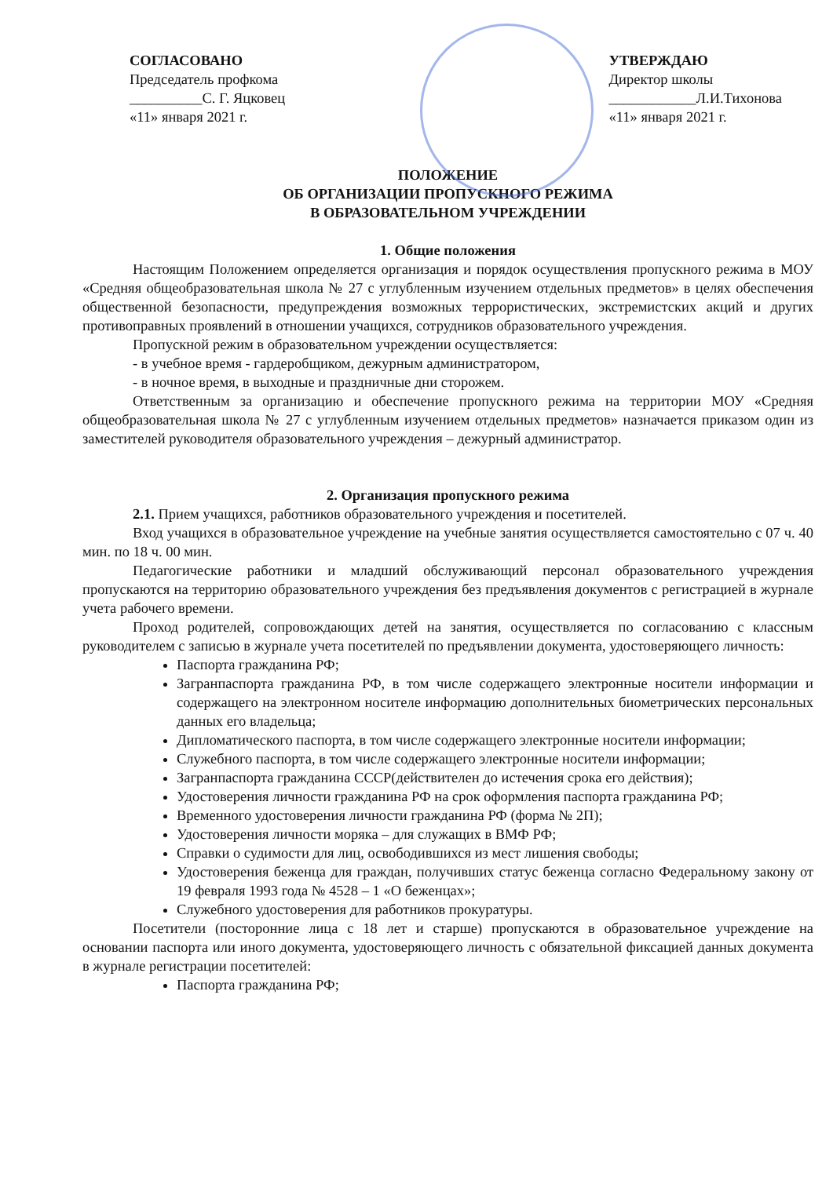СОГЛАСОВАНО
Председатель профкома
__________С. Г. Яцковец
«11» января 2021 г.
УТВЕРЖДАЮ
Директор школы
____________Л.И.Тихонова
«11» января 2021 г.
ПОЛОЖЕНИЕ
ОБ ОРГАНИЗАЦИИ ПРОПУСКНОГО РЕЖИМА
В ОБРАЗОВАТЕЛЬНОМ УЧРЕЖДЕНИИ
1. Общие положения
Настоящим Положением определяется организация и порядок осуществления пропускного режима в МОУ «Средняя общеобразовательная школа № 27 с углубленным изучением отдельных предметов» в целях обеспечения общественной безопасности, предупреждения возможных террористических, экстремистских акций и других противоправных проявлений в отношении учащихся, сотрудников образовательного учреждения.
Пропускной режим в образовательном учреждении осуществляется:
- в учебное время - гардеробщиком, дежурным администратором,
- в ночное время, в выходные и праздничные дни сторожем.
Ответственным за организацию и обеспечение пропускного режима на территории МОУ «Средняя общеобразовательная школа № 27 с углубленным изучением отдельных предметов» назначается приказом один из заместителей руководителя образовательного учреждения – дежурный администратор.
2. Организация пропускного режима
2.1. Прием учащихся, работников образовательного учреждения и посетителей.
Вход учащихся в образовательное учреждение на учебные занятия осуществляется самостоятельно с 07 ч. 40 мин. по 18 ч. 00 мин.
Педагогические работники и младший обслуживающий персонал образовательного учреждения пропускаются на территорию образовательного учреждения без предъявления документов с регистрацией в журнале учета рабочего времени.
Проход родителей, сопровождающих детей на занятия, осуществляется по согласованию с классным руководителем с записью в журнале учета посетителей по предъявлении документа, удостоверяющего личность:
Паспорта гражданина РФ;
Загранпаспорта гражданина РФ, в том числе содержащего электронные носители информации и содержащего на электронном носителе информацию дополнительных биометрических персональных данных его владельца;
Дипломатического паспорта, в том числе содержащего электронные носители информации;
Служебного паспорта, в том числе содержащего электронные носители информации;
Загранпаспорта гражданина СССР(действителен до истечения срока его действия);
Удостоверения личности гражданина РФ на срок оформления паспорта гражданина РФ;
Временного удостоверения личности гражданина РФ (форма № 2П);
Удостоверения личности моряка – для служащих в ВМФ РФ;
Справки о судимости для лиц, освободившихся из мест лишения свободы;
Удостоверения беженца для граждан, получивших статус беженца согласно Федеральному закону от 19 февраля 1993 года № 4528 – 1 «О беженцах»;
Служебного удостоверения для работников прокуратуры.
Посетители (посторонние лица с 18 лет и старше) пропускаются в образовательное учреждение на основании паспорта или иного документа, удостоверяющего личность с обязательной фиксацией данных документа в журнале регистрации посетителей:
Паспорта гражданина РФ;